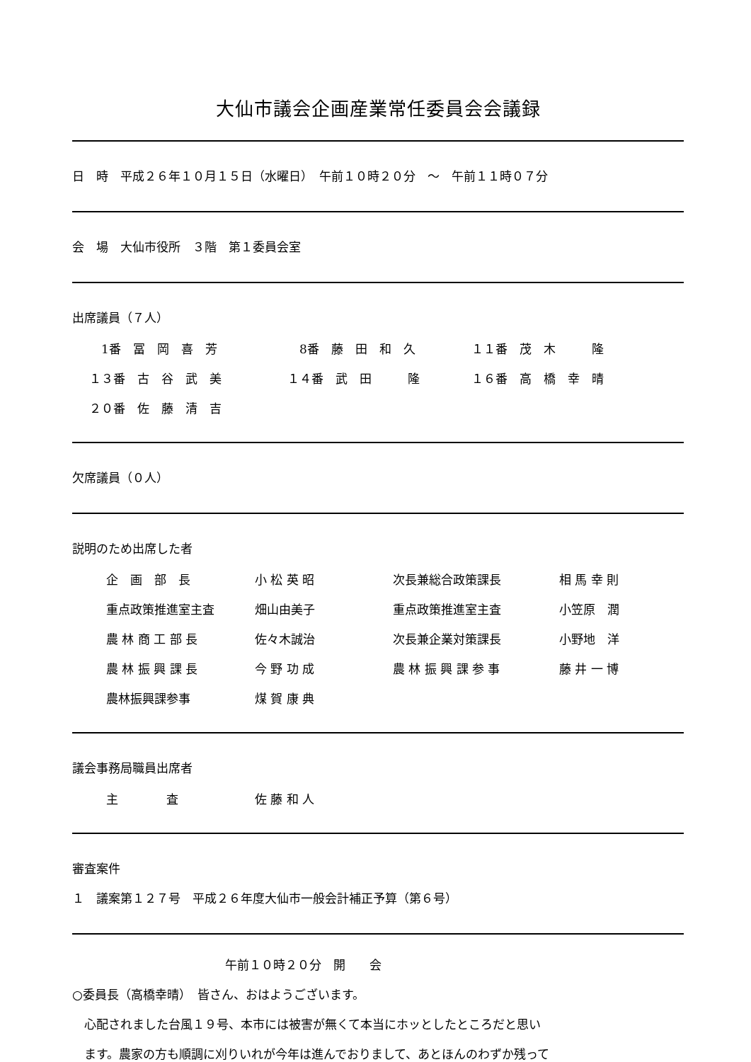大仙市議会企画産業常任委員会会議録
日　時　平成２６年１０月１５日（水曜日）　午前１０時２０分　～　午前１１時０７分
会　場　大仙市役所　３階　第１委員会室
出席議員（７人）
| 1番 冨 岡 喜 芳 | 8番 藤 田 和 久 | １１番 茂 木 隆 |
| １３番 古 谷 武 美 | １４番 武 田 隆 | １６番 高 橋 幸 晴 |
| ２０番 佐 藤 清 吉 | | |
欠席議員（０人）
説明のため出席した者
| 企 画 部 長 | 小 松 英 昭 | 次長兼総合政策課長 | 相 馬 幸 則 |
| 重点政策推進室主査 | 畑山由美子 | 重点政策推進室主査 | 小笠原 潤 |
| 農 林 商 工 部 長 | 佐々木誠治 | 次長兼企業対策課長 | 小野地 洋 |
| 農 林 振 興 課 長 | 今 野 功 成 | 農 林 振 興 課 参 事 | 藤 井 一 博 |
| 農林振興課参事 | 煤 賀 康 典 | | |
議会事務局職員出席者
| 主 査 | 佐 藤 和 人 |
審査案件
１　議案第１２７号　平成２６年度大仙市一般会計補正予算（第６号）
午前１０時２０分　開　　会
○委員長（高橋幸晴）　皆さん、おはようございます。
　心配されました台風１９号、本市には被害が無くて本当にホッとしたところだと思い
　ます。農家の方も順調に刈りいれが今年は進んでおりまして、あとほんのわずか残って